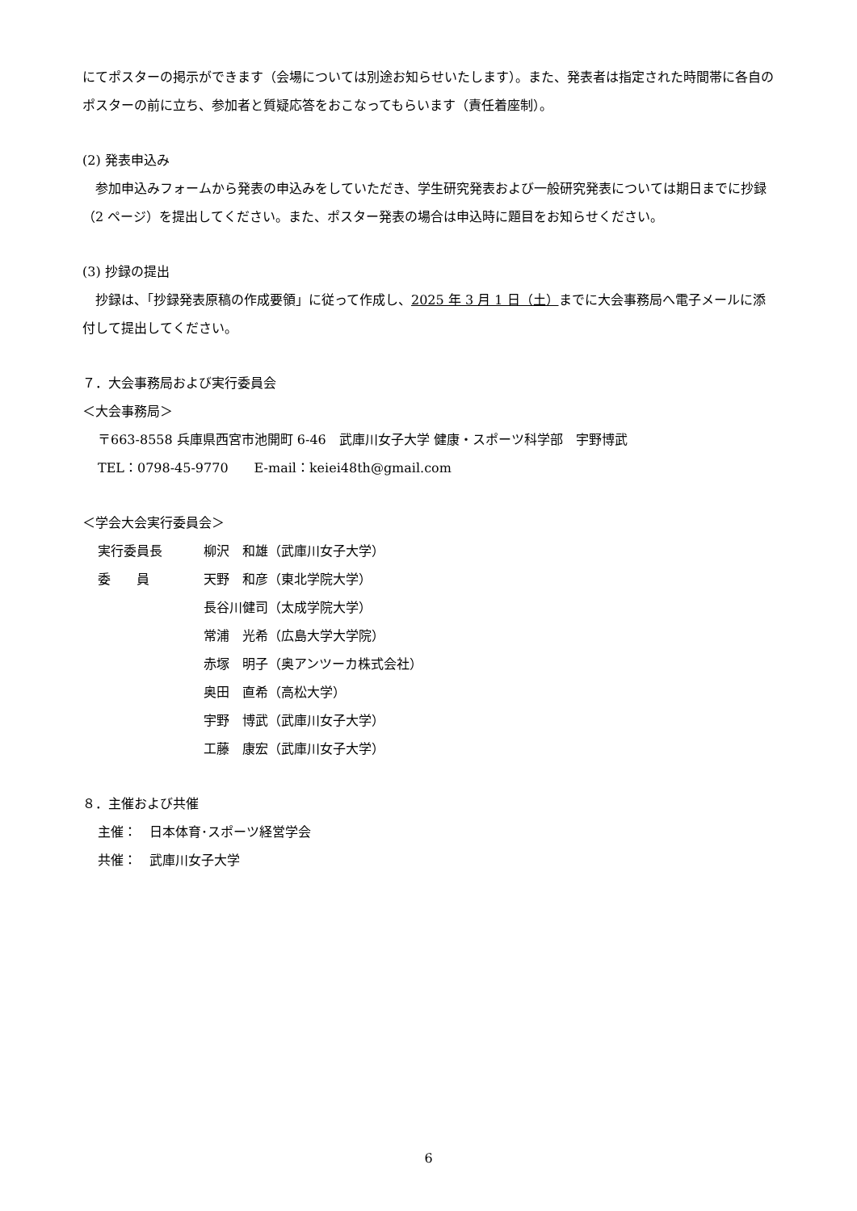にてポスターの掲示ができます（会場については別途お知らせいたします）。また、発表者は指定された時間帯に各自のポスターの前に立ち、参加者と質疑応答をおこなってもらいます（責任着座制）。
(2) 発表申込み
　参加申込みフォームから発表の申込みをしていただき、学生研究発表および一般研究発表については期日までに抄録（2 ページ）を提出してください。また、ポスター発表の場合は申込時に題目をお知らせください。
(3) 抄録の提出
　抄録は、「抄録発表原稿の作成要領」に従って作成し、2025 年 3 月 1 日（土）までに大会事務局へ電子メールに添付して提出してください。
７．大会事務局および実行委員会
＜大会事務局＞
〒663-8558 兵庫県西宮市池開町 6-46　武庫川女子大学 健康・スポーツ科学部　宇野博武
TEL：0798-45-9770　　E-mail：keiei48th@gmail.com
＜学会大会実行委員会＞
実行委員長 柳沢　和雄（武庫川女子大学）
委　　員 天野　和彦（東北学院大学）
長谷川健司（太成学院大学）
常浦　光希（広島大学大学院）
赤塚　明子（奥アンツーカ株式会社）
奥田　直希（高松大学）
宇野　博武（武庫川女子大学）
工藤　康宏（武庫川女子大学）
８．主催および共催
主催：　日本体育･スポーツ経営学会
共催：　武庫川女子大学
6